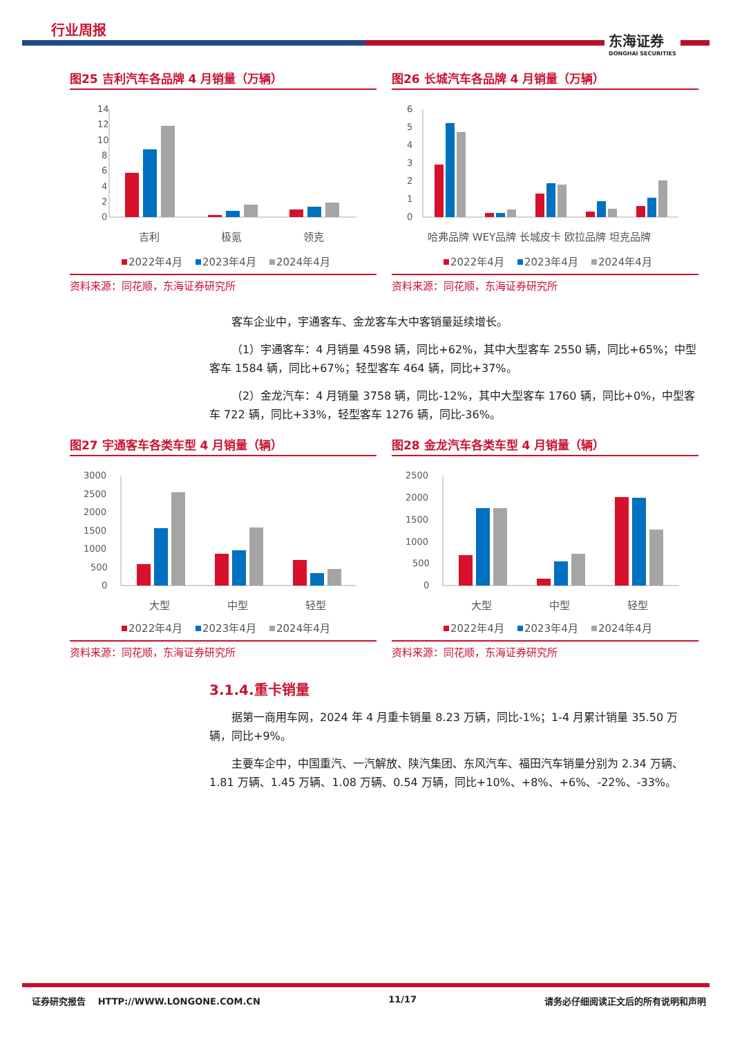行业周报
东海证券
DONGHAI SECURITIES
图25 吉利汽车各品牌 4 月销量（万辆）
14
12
10
8
6
4
2
0
吉利
极氪
领克
2022年4月
2023年4月
2024年4月
资料来源：同花顺，东海证券研究所
图26 长城汽车各品牌 4 月销量（万辆）
6
5
4
3
2
1
0
哈弗品牌 WEY品牌 长城皮卡 欧拉品牌 坦克品牌
2022年4月
2023年4月
2024年4月
资料来源：同花顺，东海证券研究所
客车企业中，宇通客车、金龙客车大中客销量延续增长。
（1）宇通客车：4 月销量 4598 辆，同比+62%，其中大型客车 2550 辆，同比+65%；中型客车 1584 辆，同比+67%；轻型客车 464 辆，同比+37%。
（2）金龙汽车：4 月销量 3758 辆，同比-12%，其中大型客车 1760 辆，同比+0%，中型客车 722 辆，同比+33%，轻型客车 1276 辆，同比-36%。
图27 宇通客车各类车型 4 月销量（辆）
3000
2500
2000
1500
1000
500
0
大型
中型
轻型
2022年4月
2023年4月
2024年4月
资料来源：同花顺，东海证券研究所
图28 金龙汽车各类车型 4 月销量（辆）
2500
2000
1500
1000
500
0
大型
中型
轻型
2022年4月
2023年4月
2024年4月
资料来源：同花顺，东海证券研究所
3.1.4.重卡销量
据第一商用车网，2024 年 4 月重卡销量 8.23 万辆，同比-1%；1-4 月累计销量 35.50 万辆，同比+9%。
主要车企中，中国重汽、一汽解放、陕汽集团、东风汽车、福田汽车销量分别为 2.34 万辆、1.81 万辆、1.45 万辆、1.08 万辆、0.54 万辆，同比+10%、+8%、+6%、-22%、-33%。
证券研究报告 HTTP://WWW.LONGONE.COM.CN 11/17 请务必仔细阅读正文后的所有说明和声明